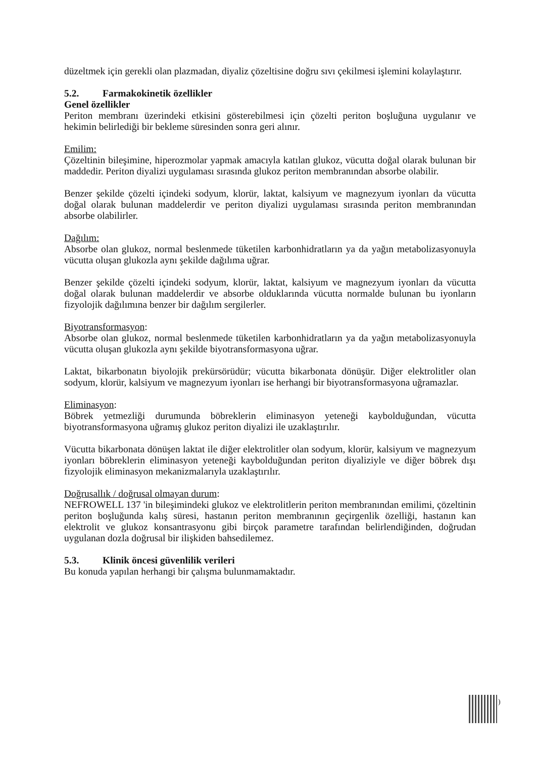düzeltmek için gerekli olan plazmadan, diyaliz çözeltisine doğru sıvı çekilmesi işlemini kolaylaştırır.
5.2. Farmakokinetik özellikler
Genel özellikler
Periton membranı üzerindeki etkisini gösterebilmesi için çözelti periton boşluğuna uygulanır ve hekimin belirlediği bir bekleme süresinden sonra geri alınır.
Emilim:
Çözeltinin bileşimine, hiperozmolar yapmak amacıyla katılan glukoz, vücutta doğal olarak bulunan bir maddedir. Periton diyalizi uygulaması sırasında glukoz periton membranından absorbe olabilir.
Benzer şekilde çözelti içindeki sodyum, klorür, laktat, kalsiyum ve magnezyum iyonları da vücutta doğal olarak bulunan maddelerdir ve periton diyalizi uygulaması sırasında periton membranından absorbe olabilirler.
Dağılım:
Absorbe olan glukoz, normal beslenmede tüketilen karbonhidratların ya da yağın metabolizasyonuyla vücutta oluşan glukozla aynı şekilde dağılıma uğrar.
Benzer şekilde çözelti içindeki sodyum, klorür, laktat, kalsiyum ve magnezyum iyonları da vücutta doğal olarak bulunan maddelerdir ve absorbe olduklarında vücutta normalde bulunan bu iyonların fizyolojik dağılımına benzer bir dağılım sergilerler.
Biyotransformasyon:
Absorbe olan glukoz, normal beslenmede tüketilen karbonhidratların ya da yağın metabolizasyonuyla vücutta oluşan glukozla aynı şekilde biyotransformasyona uğrar.
Laktat, bikarbonatın biyolojik prekürsörüdür; vücutta bikarbonata dönüşür. Diğer elektrolitler olan sodyum, klorür, kalsiyum ve magnezyum iyonları ise herhangi bir biyotransformasyona uğramazlar.
Eliminasyon:
Böbrek yetmezliği durumunda böbreklerin eliminasyon yeteneği kaybolduğundan, vücutta biyotransformasyona uğramış glukoz periton diyalizi ile uzaklaştırılır.
Vücutta bikarbonata dönüşen laktat ile diğer elektrolitler olan sodyum, klorür, kalsiyum ve magnezyum iyonları böbreklerin eliminasyon yeteneği kaybolduğundan periton diyaliziyle ve diğer böbrek dışı fizyolojik eliminasyon mekanizmalarıyla uzaklaştırılır.
Doğrusallık / doğrusal olmayan durum:
NEFROWELL 137 'in bileşimindeki glukoz ve elektrolitlerin periton membranından emilimi, çözeltinin periton boşluğunda kalış süresi, hastanın periton membranının geçirgenlik özelliği, hastanın kan elektrolit ve glukoz konsantrasyonu gibi birçok parametre tarafından belirlendiğinden, doğrudan uygulanan dozla doğrusal bir ilişkiden bahsedilemez.
5.3. Klinik öncesi güvenlilik verileri
Bu konuda yapılan herhangi bir çalışma bulunmamaktadır.
)